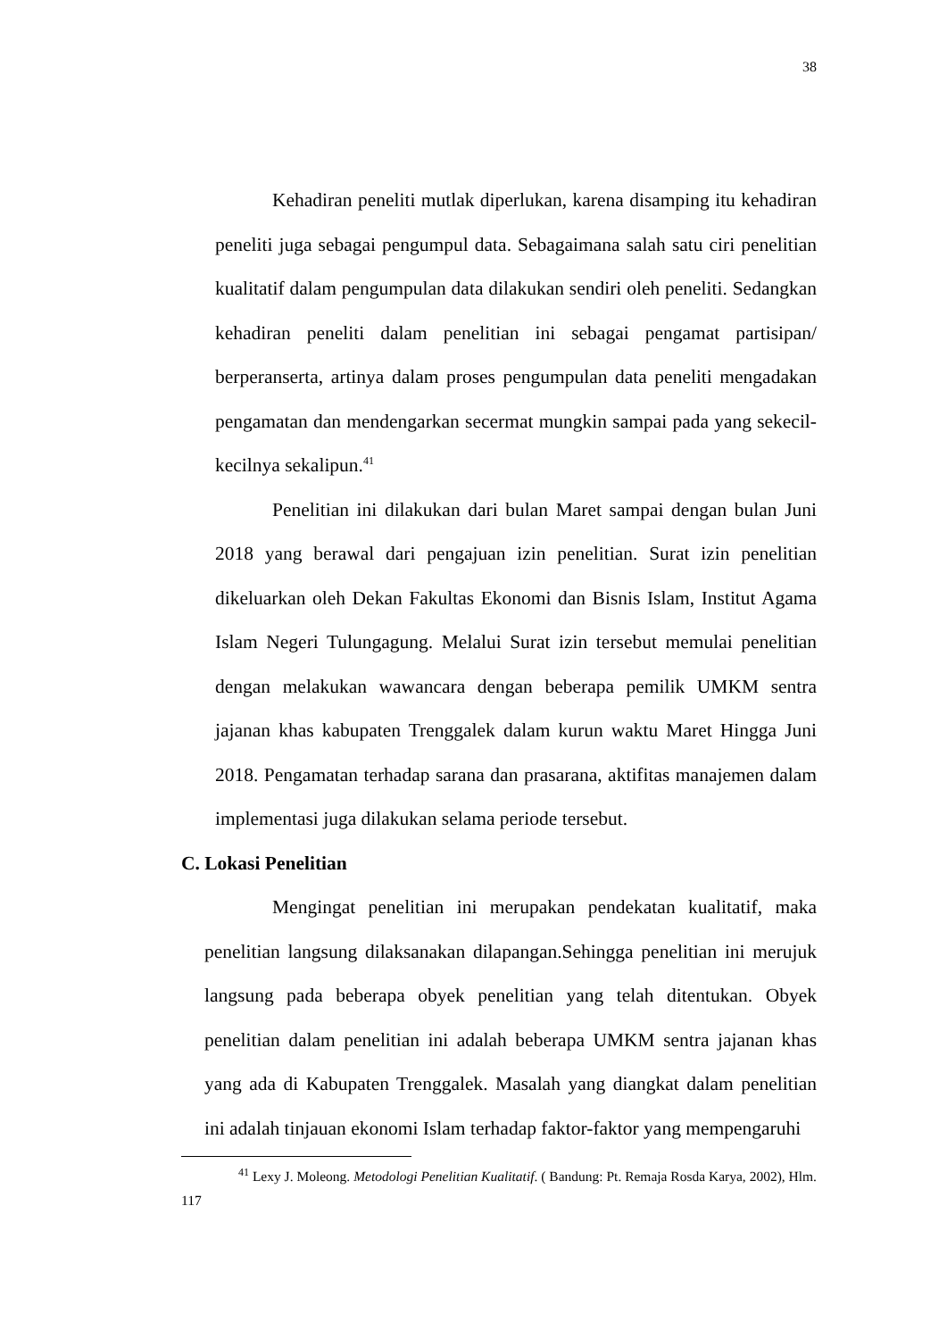38
Kehadiran peneliti mutlak diperlukan, karena disamping itu kehadiran peneliti juga sebagai pengumpul data. Sebagaimana salah satu ciri penelitian kualitatif dalam pengumpulan data dilakukan sendiri oleh peneliti. Sedangkan kehadiran peneliti dalam penelitian ini sebagai pengamat partisipan/ berperanserta, artinya dalam proses pengumpulan data peneliti mengadakan pengamatan dan mendengarkan secermat mungkin sampai pada yang sekecil-kecilnya sekalipun.<sup>41</sup>
Penelitian ini dilakukan dari bulan Maret sampai dengan bulan Juni 2018 yang berawal dari pengajuan izin penelitian. Surat izin penelitian dikeluarkan oleh Dekan Fakultas Ekonomi dan Bisnis Islam, Institut Agama Islam Negeri Tulungagung. Melalui Surat izin tersebut memulai penelitian dengan melakukan wawancara dengan beberapa pemilik UMKM sentra jajanan khas kabupaten Trenggalek dalam kurun waktu Maret Hingga Juni 2018. Pengamatan terhadap sarana dan prasarana, aktifitas manajemen dalam implementasi juga dilakukan selama periode tersebut.
C. Lokasi Penelitian
Mengingat penelitian ini merupakan pendekatan kualitatif, maka penelitian langsung dilaksanakan dilapangan.Sehingga penelitian ini merujuk langsung pada beberapa obyek penelitian yang telah ditentukan. Obyek penelitian dalam penelitian ini adalah beberapa UMKM sentra jajanan khas yang ada di Kabupaten Trenggalek. Masalah yang diangkat dalam penelitian ini adalah tinjauan ekonomi Islam terhadap faktor-faktor yang mempengaruhi
<sup>41</sup> Lexy J. Moleong. Metodologi Penelitian Kualitatif. ( Bandung: Pt. Remaja Rosda Karya, 2002), Hlm. 117